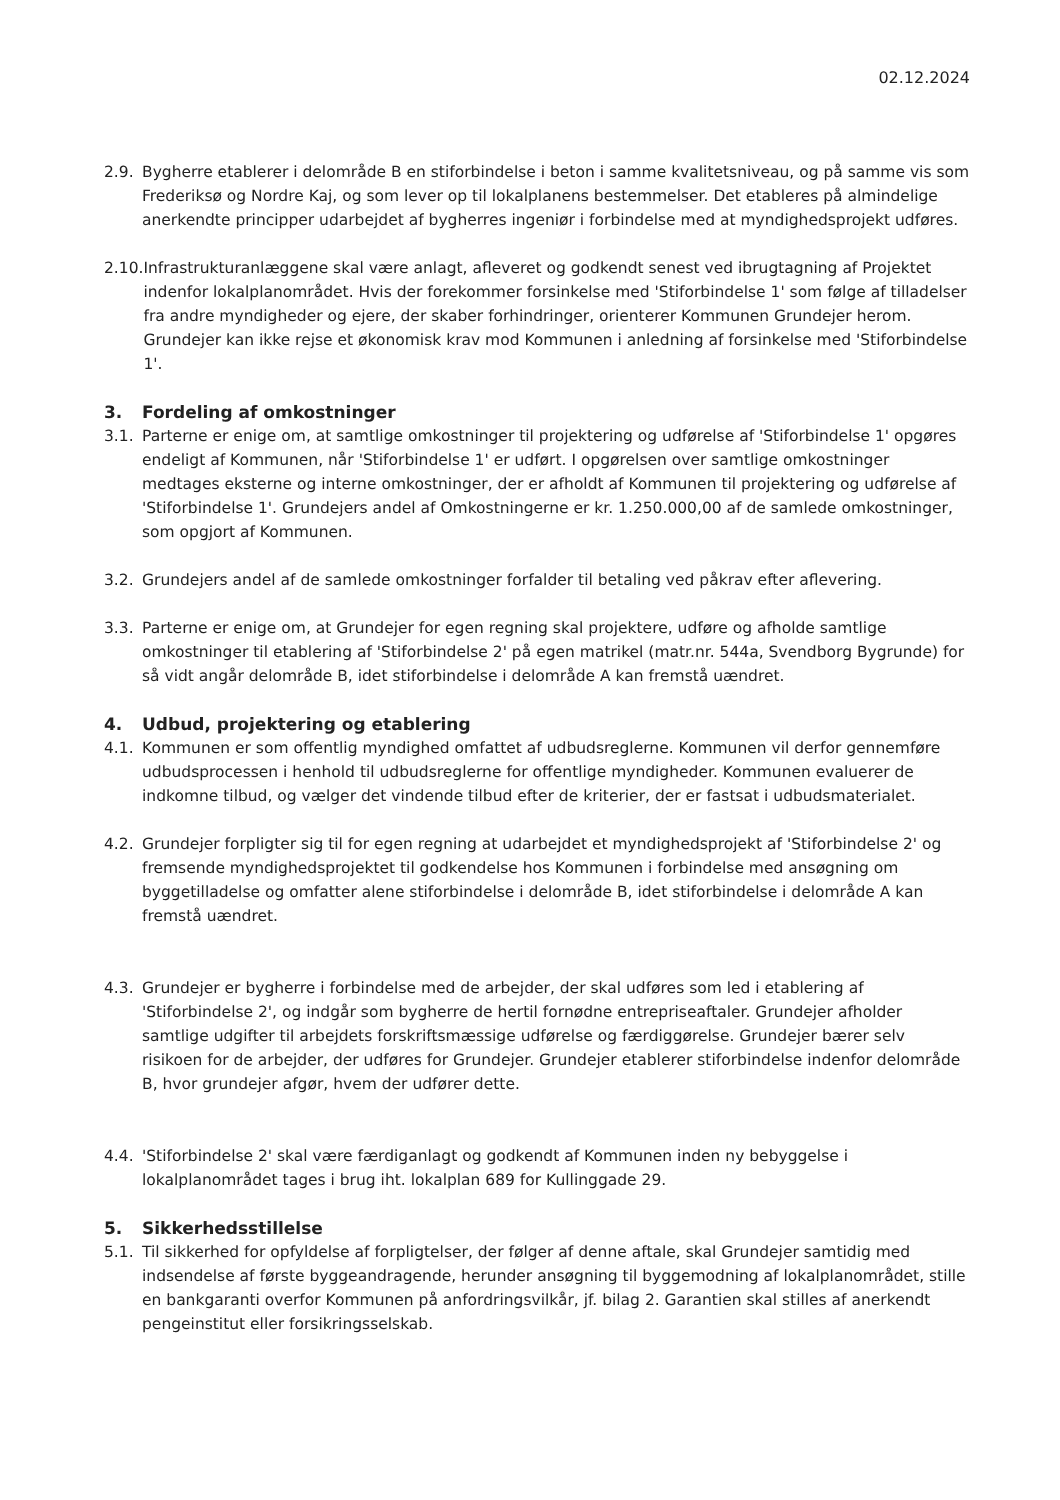02.12.2024
2.9. Bygherre etablerer i delområde B en stiforbindelse i beton i samme kvalitetsniveau, og på samme vis som Frederiksø og Nordre Kaj, og som lever op til lokalplanens bestemmelser. Det etableres på almindelige anerkendte principper udarbejdet af bygherres ingeniør i forbindelse med at myndighedsprojekt udføres.
2.10. Infrastrukturanlæggene skal være anlagt, afleveret og godkendt senest ved ibrugtagning af Projektet indenfor lokalplanområdet. Hvis der forekommer forsinkelse med 'Stiforbindelse 1' som følge af tilladelser fra andre myndigheder og ejere, der skaber forhindringer, orienterer Kommunen Grundejer herom. Grundejer kan ikke rejse et økonomisk krav mod Kommunen i anledning af forsinkelse med 'Stiforbindelse 1'.
3. Fordeling af omkostninger
3.1. Parterne er enige om, at samtlige omkostninger til projektering og udførelse af 'Stiforbindelse 1' opgøres endeligt af Kommunen, når 'Stiforbindelse 1' er udført. I opgørelsen over samtlige omkostninger medtages eksterne og interne omkostninger, der er afholdt af Kommunen til projektering og udførelse af 'Stiforbindelse 1'. Grundejers andel af Omkostningerne er kr. 1.250.000,00 af de samlede omkostninger, som opgjort af Kommunen.
3.2. Grundejers andel af de samlede omkostninger forfalder til betaling ved påkrav efter aflevering.
3.3. Parterne er enige om, at Grundejer for egen regning skal projektere, udføre og afholde samtlige omkostninger til etablering af 'Stiforbindelse 2' på egen matrikel (matr.nr. 544a, Svendborg Bygrunde) for så vidt angår delområde B, idet stiforbindelse i delområde A kan fremstå uændret.
4. Udbud, projektering og etablering
4.1. Kommunen er som offentlig myndighed omfattet af udbudsreglerne. Kommunen vil derfor gennemføre udbudsprocessen i henhold til udbudsreglerne for offentlige myndigheder. Kommunen evaluerer de indkomne tilbud, og vælger det vindende tilbud efter de kriterier, der er fastsat i udbudsmaterialet.
4.2. Grundejer forpligter sig til for egen regning at udarbejdet et myndighedsprojekt af 'Stiforbindelse 2' og fremsende myndighedsprojektet til godkendelse hos Kommunen i forbindelse med ansøgning om byggetilladelse og omfatter alene stiforbindelse i delområde B, idet stiforbindelse i delområde A kan fremstå uændret.
4.3. Grundejer er bygherre i forbindelse med de arbejder, der skal udføres som led i etablering af 'Stiforbindelse 2', og indgår som bygherre de hertil fornødne entrepriseaftaler. Grundejer afholder samtlige udgifter til arbejdets forskriftsmæssige udførelse og færdiggørelse. Grundejer bærer selv risikoen for de arbejder, der udføres for Grundejer. Grundejer etablerer stiforbindelse indenfor delområde B, hvor grundejer afgør, hvem der udfører dette.
4.4. 'Stiforbindelse 2' skal være færdiganlagt og godkendt af Kommunen inden ny bebyggelse i lokalplanområdet tages i brug iht. lokalplan 689 for Kullinggade 29.
5. Sikkerhedsstillelse
5.1. Til sikkerhed for opfyldelse af forpligtelser, der følger af denne aftale, skal Grundejer samtidig med indsendelse af første byggeandragende, herunder ansøgning til byggemodning af lokalplanområdet, stille en bankgaranti overfor Kommunen på anfordringsvilkår, jf. bilag 2. Garantien skal stilles af anerkendt pengeinstitut eller forsikringsselskab.